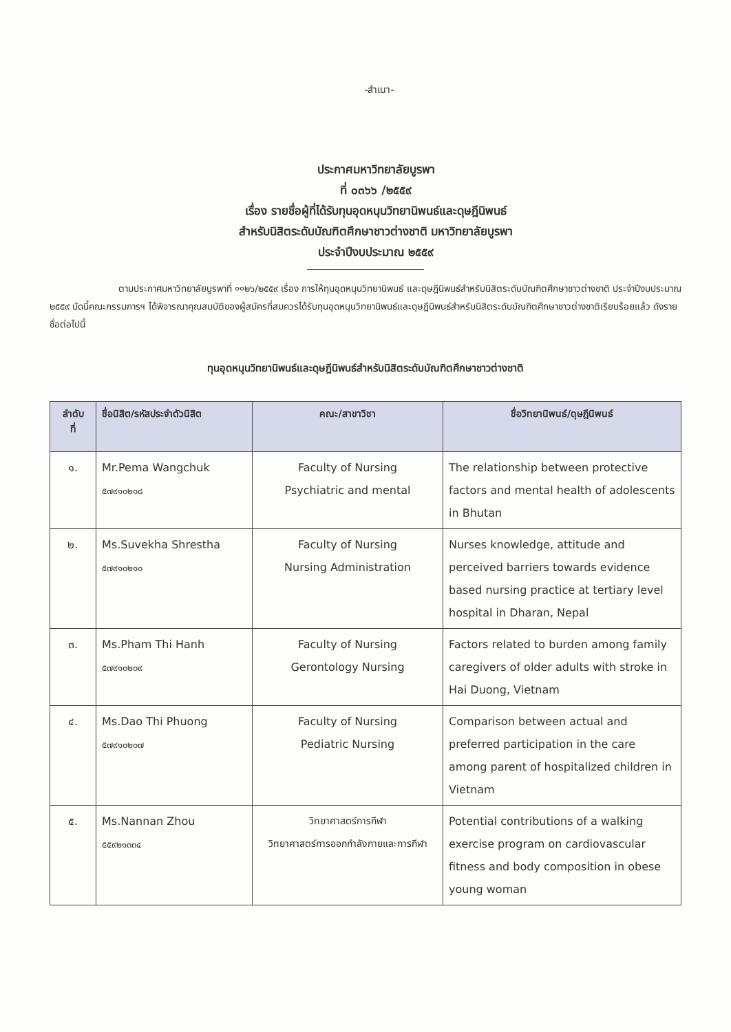-สำเนา-
ประกาศมหาวิทยาลัยบูรพา
ที่ ๐๓๖๖ /๒๕๕๙
เรื่อง รายชื่อผู้ที่ได้รับทุนอุดหนุนวิทยานิพนธ์และดุษฎีนิพนธ์
สำหรับนิสิตระดับบัณฑิตศึกษาชาวต่างชาติ มหาวิทยาลัยบูรพา
ประจำปีงบประมาณ ๒๕๕๙
ตามประกาศมหาวิทยาลัยบูรพาที่ ००๒๖/๒๕๕๙ เรื่อง การให้ทุนอุดหนุนวิทยานิพนธ์ และดุษฎีนิพนธ์สำหรับนิสิตระดับบัณฑิตศึกษาชาวต่างชาติ ประจำปีงบประมาณ ๒๕๕๙ บัดนี้คณะกรรมการฯ ได้พิจารณาคุณสมบัติของผู้สมัครที่สมควรได้รับทุนอุดหนุนวิทยานิพนธ์และดุษฎีนิพนธ์สำหรับนิสิตระดับบัณฑิตศึกษาชาวต่างชาติเรียบร้อยแล้ว ดังรายชื่อต่อไปนี้
ทุนอุดหนุนวิทยานิพนธ์และดุษฎีนิพนธ์สำหรับนิสิตระดับบัณฑิตศึกษาชาวต่างชาติ
| ลำดับ ที่ | ชื่อนิสิต/รหัสประจำตัวนิสิต | คณะ/สาขาวิชา | ชื่อวิทยานิพนธ์/ดุษฎีนิพนธ์ |
| --- | --- | --- | --- |
| ๑. | Mr.Pema Wangchuk ๕๗๙๑๐๒๐๘ | Faculty of Nursing Psychiatric and mental | The relationship between protective factors and mental health of adolescents in Bhutan |
| ๒. | Ms.Suvekha Shrestha ๕๗๙๑๐๒๑๐ | Faculty of Nursing Nursing Administration | Nurses knowledge, attitude and perceived barriers towards evidence based nursing practice at tertiary level hospital in Dharan, Nepal |
| ๓. | Ms.Pham Thi Hanh ๕๗๙๑๐๒๐๙ | Faculty of Nursing Gerontology Nursing | Factors related to burden among family caregivers of older adults with stroke in Hai Duong, Vietnam |
| ๔. | Ms.Dao Thi Phuong ๕๗๙๑๐๒๐๗ | Faculty of Nursing Pediatric Nursing | Comparison between actual and preferred participation in the care among parent of hospitalized children in Vietnam |
| ๕. | Ms.Nannan Zhou ๕๕๙๒๑๓๓๔ | วิทยาศาสตร์การกีฬา วิทยาศาสตร์การออกกำลังกายและการกีฬา | Potential contributions of a walking exercise program on cardiovascular fitness and body composition in obese young woman |